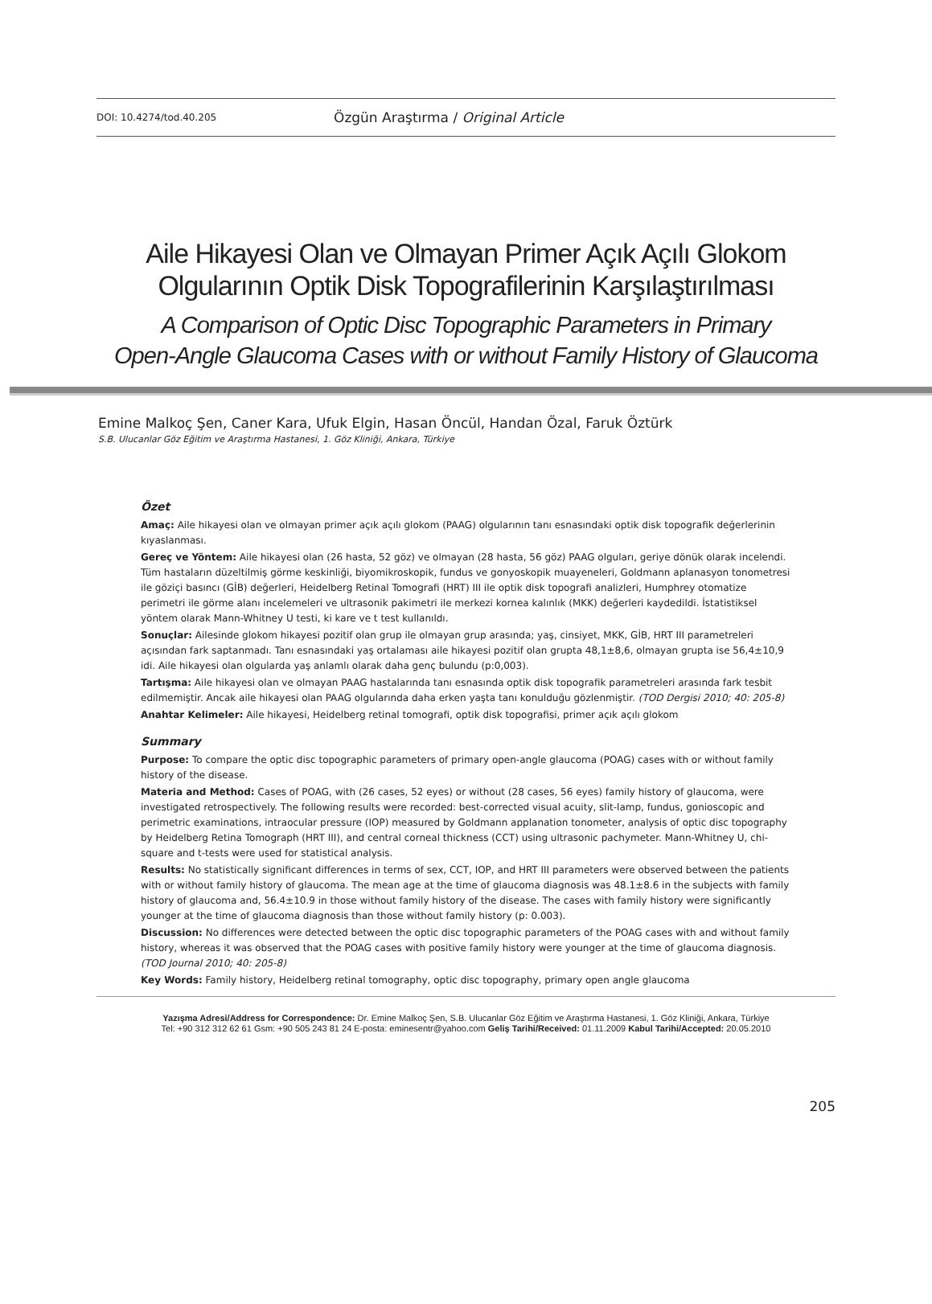DOI: 10.4274/tod.40.205 Özgün Araştırma / Original Article
Aile Hikayesi Olan ve Olmayan Primer Açık Açılı Glokom
Olgularının Optik Disk Topografilerinin Karşılaştırılması
A Comparison of Optic Disc Topographic Parameters in Primary
Open-Angle Glaucoma Cases with or without Family History of Glaucoma
Emine Malkoç Şen, Caner Kara, Ufuk Elgin, Hasan Öncül, Handan Özal, Faruk Öztürk
S.B. Ulucanlar Göz Eğitim ve Araştırma Hastanesi, 1. Göz Kliniği, Ankara, Türkiye
Özet
Amaç: Aile hikayesi olan ve olmayan primer açık açılı glokom (PAAG) olgularının tanı esnasındaki optik disk topografik değerlerinin kıyaslanması.
Gereç ve Yöntem: Aile hikayesi olan (26 hasta, 52 göz) ve olmayan (28 hasta, 56 göz) PAAG olguları, geriye dönük olarak incelendi. Tüm hastaların düzeltilmiş görme keskinliği, biyomikroskopik, fundus ve gonyoskopik muayeneleri, Goldmann aplanasyon tonometresi ile göziçi basıncı (GİB) değerleri, Heidelberg Retinal Tomografi (HRT) III ile optik disk topografi analizleri, Humphrey otomatize perimetri ile görme alanı incelemeleri ve ultrasonik pakimetri ile merkezi kornea kalınlık (MKK) değerleri kaydedildi. İstatistiksel yöntem olarak Mann-Whitney U testi, ki kare ve t test kullanıldı.
Sonuçlar: Ailesinde glokom hikayesi pozitif olan grup ile olmayan grup arasında; yaş, cinsiyet, MKK, GİB, HRT III parametreleri açısından fark saptanmadı. Tanı esnasındaki yaş ortalaması aile hikayesi pozitif olan grupta 48,1±8,6, olmayan grupta ise 56,4±10,9 idi. Aile hikayesi olan olgularda yaş anlamlı olarak daha genç bulundu (p:0,003).
Tartışma: Aile hikayesi olan ve olmayan PAAG hastalarında tanı esnasında optik disk topografik parametreleri arasında fark tesbit edilmemiştir. Ancak aile hikayesi olan PAAG olgularında daha erken yaşta tanı konulduğu gözlenmiştir. (TOD Dergisi 2010; 40: 205-8)
Anahtar Kelimeler: Aile hikayesi, Heidelberg retinal tomografi, optik disk topografisi, primer açık açılı glokom
Summary
Purpose: To compare the optic disc topographic parameters of primary open-angle glaucoma (POAG) cases with or without family history of the disease.
Materia and Method: Cases of POAG, with (26 cases, 52 eyes) or without (28 cases, 56 eyes) family history of glaucoma, were investigated retrospectively. The following results were recorded: best-corrected visual acuity, slit-lamp, fundus, gonioscopic and perimetric examinations, intraocular pressure (IOP) measured by Goldmann applanation tonometer, analysis of optic disc topography by Heidelberg Retina Tomograph (HRT III), and central corneal thickness (CCT) using ultrasonic pachymeter. Mann-Whitney U, chi-square and t-tests were used for statistical analysis.
Results: No statistically significant differences in terms of sex, CCT, IOP, and HRT III parameters were observed between the patients with or without family history of glaucoma. The mean age at the time of glaucoma diagnosis was 48.1±8.6 in the subjects with family history of glaucoma and, 56.4±10.9 in those without family history of the disease. The cases with family history were significantly younger at the time of glaucoma diagnosis than those without family history (p: 0.003).
Discussion: No differences were detected between the optic disc topographic parameters of the POAG cases with and without family history, whereas it was observed that the POAG cases with positive family history were younger at the time of glaucoma diagnosis. (TOD Journal 2010; 40: 205-8)
Key Words: Family history, Heidelberg retinal tomography, optic disc topography, primary open angle glaucoma
Yazışma Adresi/Address for Correspondence: Dr. Emine Malkoç Şen, S.B. Ulucanlar Göz Eğitim ve Araştırma Hastanesi, 1. Göz Kliniği, Ankara, Türkiye
Tel: +90 312 312 62 61 Gsm: +90 505 243 81 24 E-posta: eminesentr@yahoo.com Geliş Tarihi/Received: 01.11.2009 Kabul Tarihi/Accepted: 20.05.2010
205